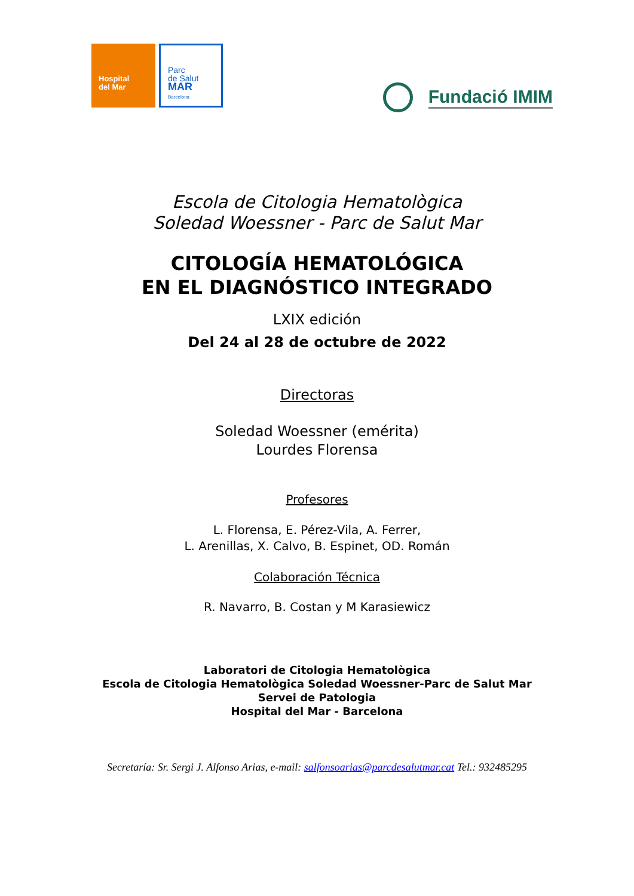Hospital
del Mar
Parc
de Salut
MAR
Barcelona
Fundació IMIM
Escola de Citologia Hematològica
Soledad Woessner - Parc de Salut Mar
CITOLOGÍA HEMATOLÓGICA
EN EL DIAGNÓSTICO INTEGRADO
LXIX edición
Del 24 al 28 de octubre de 2022
Directoras
Soledad Woessner (emérita)
Lourdes Florensa
Profesores
L. Florensa, E. Pérez-Vila, A. Ferrer,
L. Arenillas, X. Calvo, B. Espinet, OD. Román
Colaboración Técnica
R. Navarro, B. Costan y M Karasiewicz
Laboratori de Citologia Hematològica
Escola de Citologia Hematològica Soledad Woessner-Parc de Salut Mar
Servei de Patologia
Hospital del Mar - Barcelona
Secretaría: Sr. Sergi J. Alfonso Arias, e-mail: salfonsoarias@parcdesalutmar.cat Tel.: 932485295